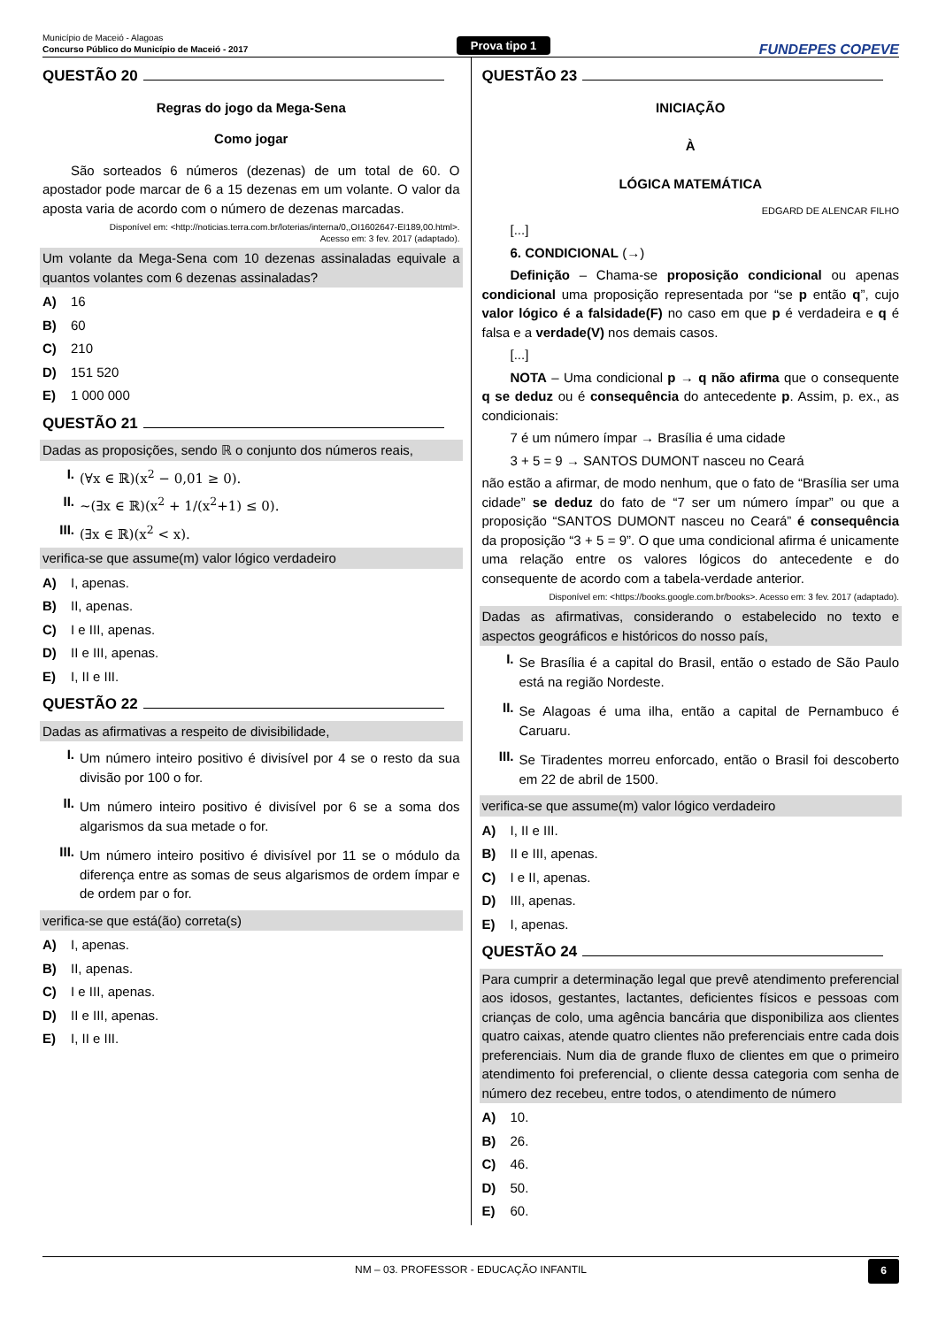Município de Maceió - Alagoas
Concurso Público do Município de Maceió - 2017
Prova tipo 1
FUNDEPES COPEVE
QUESTÃO 20
Regras do jogo da Mega-Sena
Como jogar
São sorteados 6 números (dezenas) de um total de 60. O apostador pode marcar de 6 a 15 dezenas em um volante. O valor da aposta varia de acordo com o número de dezenas marcadas.
Disponível em: <http://noticias.terra.com.br/loterias/interna/0,,OI1602647-EI189,00.html>.
Acesso em: 3 fev. 2017 (adaptado).
Um volante da Mega-Sena com 10 dezenas assinaladas equivale a quantos volantes com 6 dezenas assinaladas?
A) 16
B) 60
C) 210
D) 151 520
E) 1 000 000
QUESTÃO 21
Dadas as proposições, sendo ℝ o conjunto dos números reais,
I. (∀x ∈ ℝ)(x<sup>2</sup> − 0,01 ≥ 0).
II. ~(∃x ∈ ℝ)(x<sup>2</sup> + 1/(x<sup>2</sup>+1) ≤ 0).
III. (∃x ∈ ℝ)(x<sup>2</sup> < x).
verifica-se que assume(m) valor lógico verdadeiro
A) I, apenas.
B) II, apenas.
C) I e III, apenas.
D) II e III, apenas.
E) I, II e III.
QUESTÃO 22
Dadas as afirmativas a respeito de divisibilidade,
I.
Um número inteiro positivo é divisível por 4 se o resto da sua divisão por 100 o for.
II.
Um número inteiro positivo é divisível por 6 se a soma dos algarismos da sua metade o for.
III.
Um número inteiro positivo é divisível por 11 se o módulo da diferença entre as somas de seus algarismos de ordem ímpar e de ordem par o for.
verifica-se que está(ão) correta(s)
A) I, apenas.
B) II, apenas.
C) I e III, apenas.
D) II e III, apenas.
E) I, II e III.
QUESTÃO 23
INICIAÇÃO
À
LÓGICA MATEMÁTICA
EDGARD DE ALENCAR FILHO
[...]
6. CONDICIONAL (→)
Definição – Chama-se proposição condicional ou apenas condicional uma proposição representada por “se p então q”, cujo valor lógico é a falsidade(F) no caso em que p é verdadeira e q é falsa e a verdade(V) nos demais casos.
[...]
NOTA – Uma condicional p → q não afirma que o consequente q se deduz ou é consequência do antecedente p. Assim, p. ex., as condicionais:
7 é um número ímpar → Brasília é uma cidade
3 + 5 = 9 → SANTOS DUMONT nasceu no Ceará
não estão a afirmar, de modo nenhum, que o fato de “Brasília ser uma cidade” se deduz do fato de “7 ser um número ímpar” ou que a proposição “SANTOS DUMONT nasceu no Ceará” é consequência da proposição “3 + 5 = 9”. O que uma condicional afirma é unicamente uma relação entre os valores lógicos do antecedente e do consequente de acordo com a tabela-verdade anterior.
Disponível em: <https://books.google.com.br/books>. Acesso em: 3 fev. 2017 (adaptado).
Dadas as afirmativas, considerando o estabelecido no texto e aspectos geográficos e históricos do nosso país,
I.
Se Brasília é a capital do Brasil, então o estado de São Paulo está na região Nordeste.
II.
Se Alagoas é uma ilha, então a capital de Pernambuco é Caruaru.
III.
Se Tiradentes morreu enforcado, então o Brasil foi descoberto em 22 de abril de 1500.
verifica-se que assume(m) valor lógico verdadeiro
A) I, II e III.
B) II e III, apenas.
C) I e II, apenas.
D) III, apenas.
E) I, apenas.
QUESTÃO 24
Para cumprir a determinação legal que prevê atendimento preferencial aos idosos, gestantes, lactantes, deficientes físicos e pessoas com crianças de colo, uma agência bancária que disponibiliza aos clientes quatro caixas, atende quatro clientes não preferenciais entre cada dois preferenciais. Num dia de grande fluxo de clientes em que o primeiro atendimento foi preferencial, o cliente dessa categoria com senha de número dez recebeu, entre todos, o atendimento de número
A) 10.
B) 26.
C) 46.
D) 50.
E) 60.
NM – 03. PROFESSOR - EDUCAÇÃO INFANTIL 6